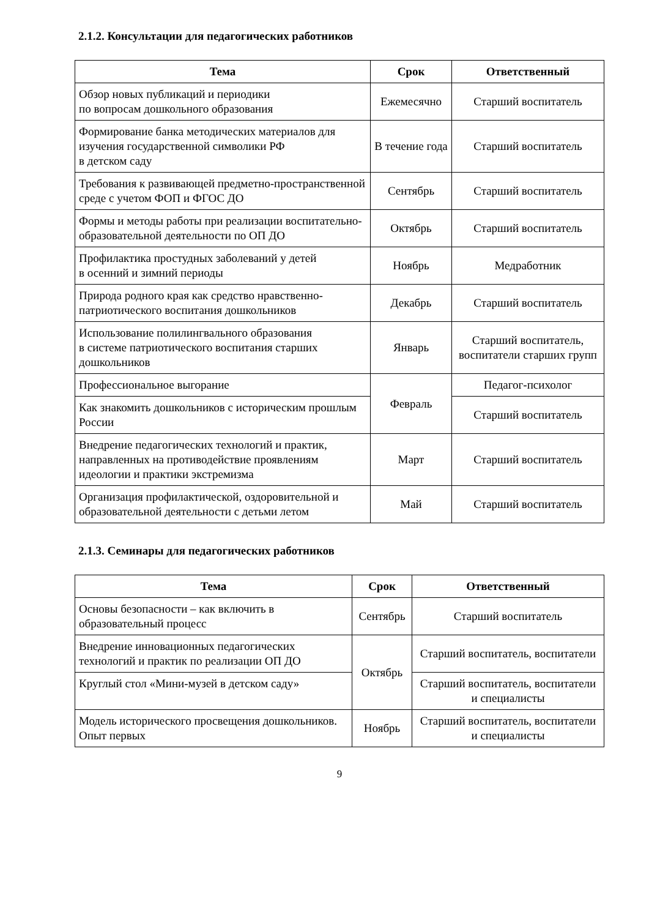2.1.2. Консультации для педагогических работников
| Тема | Срок | Ответственный |
| --- | --- | --- |
| Обзор новых публикаций и периодики по вопросам дошкольного образования | Ежемесячно | Старший воспитатель |
| Формирование банка методических материалов для изучения государственной символики РФ в детском саду | В течение года | Старший воспитатель |
| Требования к развивающей предметно-пространственной среде с учетом ФОП и ФГОС ДО | Сентябрь | Старший воспитатель |
| Формы и методы работы при реализации воспитательно-образовательной деятельности по ОП ДО | Октябрь | Старший воспитатель |
| Профилактика простудных заболеваний у детей в осенний и зимний периоды | Ноябрь | Медработник |
| Природа родного края как средство нравственно-патриотического воспитания дошкольников | Декабрь | Старший воспитатель |
| Использование полилингвального образования в системе патриотического воспитания старших дошкольников | Январь | Старший воспитатель, воспитатели старших групп |
| Профессиональное выгорание | Февраль | Педагог-психолог |
| Как знакомить дошкольников с историческим прошлым России | | Старший воспитатель |
| Внедрение педагогических технологий и практик, направленных на противодействие проявлениям идеологии и практики экстремизма | Март | Старший воспитатель |
| Организация профилактической, оздоровительной и образовательной деятельности с детьми летом | Май | Старший воспитатель |
2.1.3. Семинары для педагогических работников
| Тема | Срок | Ответственный |
| --- | --- | --- |
| Основы безопасности – как включить в образовательный процесс | Сентябрь | Старший воспитатель |
| Внедрение инновационных педагогических технологий и практик по реализации ОП ДО | Октябрь | Старший воспитатель, воспитатели |
| Круглый стол «Мини-музей в детском саду» | | Старший воспитатель, воспитатели и специалисты |
| Модель исторического просвещения дошкольников. Опыт первых | Ноябрь | Старший воспитатель, воспитатели и специалисты |
9